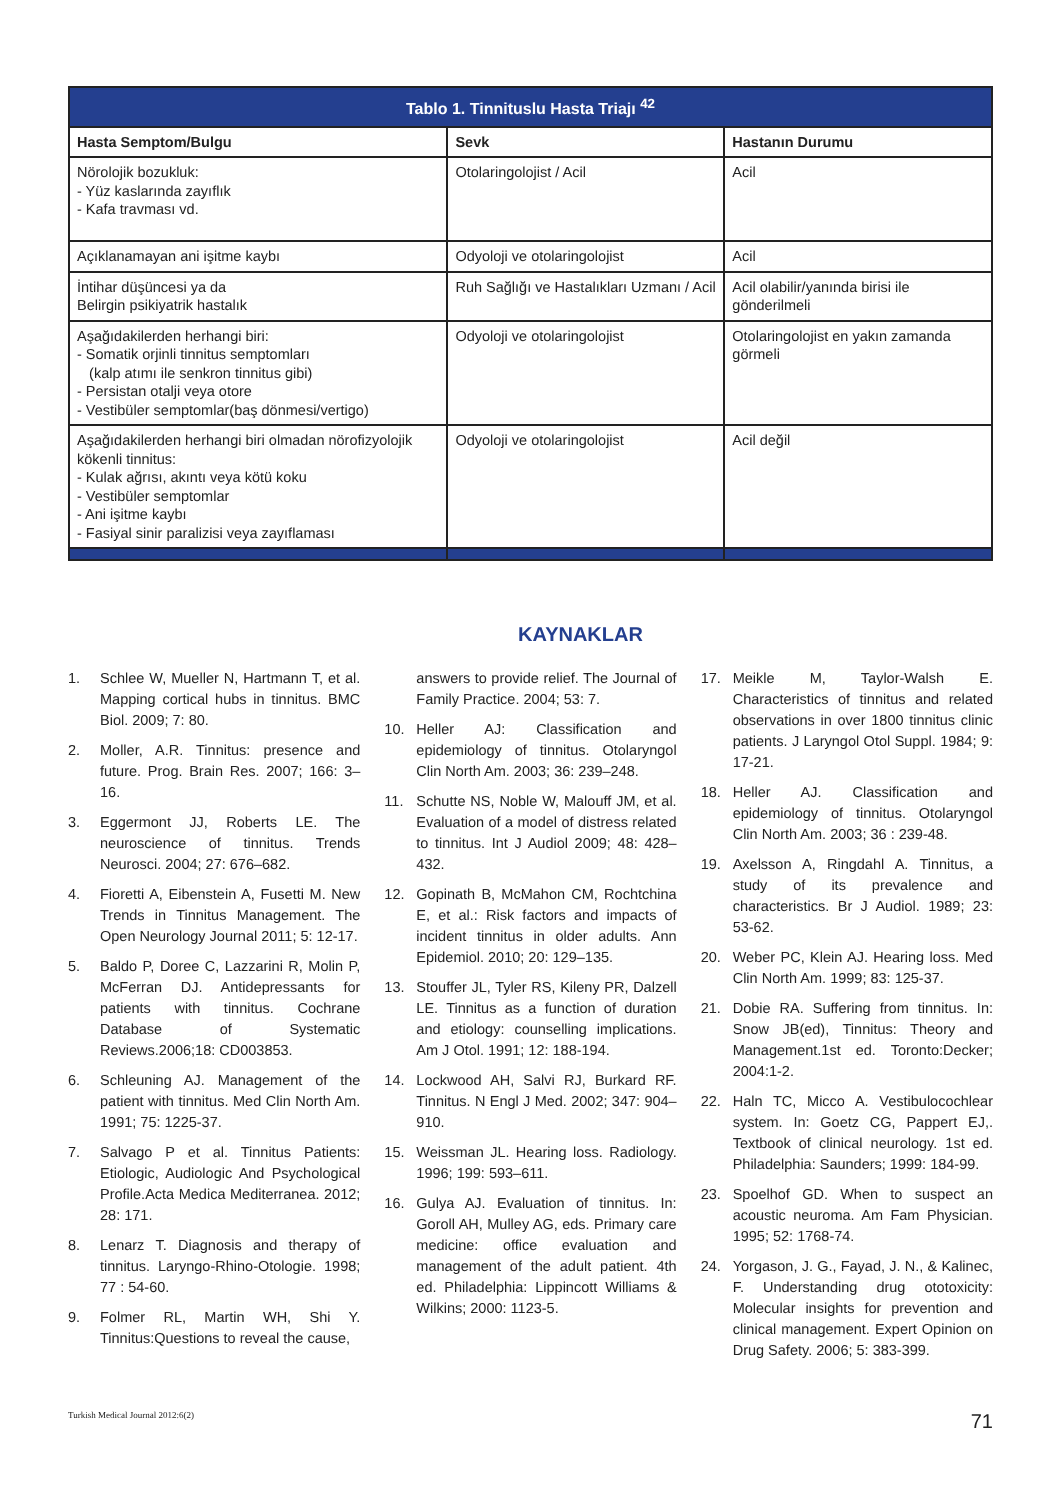| Tablo 1. Tinnituslu Hasta Triajı <sup>42</sup> | | |
| --- | --- | --- |
| Hasta Semptom/Bulgu | Sevk | Hastanın Durumu |
| Nörolojik bozukluk: - Yüz kaslarında zayıflık - Kafa travması vd. | Otolaringolojist / Acil | Acil |
| Açıklanamayan ani işitme kaybı | Odyoloji ve otolaringolojist | Acil |
| İntihar düşüncesi ya da Belirgin psikiyatrik hastalık | Ruh Sağlığı ve Hastalıkları Uzmanı / Acil | Acil olabilir/yanında birisi ile gönderilmeli |
| Aşağıdakilerden herhangi biri: - Somatik orjinli tinnitus semptomları (kalp atımı ile senkron tinnitus gibi) - Persistan otalji veya otore - Vestibüler semptomlar(baş dönmesi/vertigo) | Odyoloji ve otolaringolojist | Otolaringolojist en yakın zamanda görmeli |
| Aşağıdakilerden herhangi biri olmadan nörofizyolojik kökenli tinnitus: - Kulak ağrısı, akıntı veya kötü koku - Vestibüler semptomlar - Ani işitme kaybı - Fasiyal sinir paralizisi veya zayıflaması | Odyoloji ve otolaringolojist | Acil değil |
KAYNAKLAR
1. Schlee W, Mueller N, Hartmann T, et al. Mapping cortical hubs in tinnitus. BMC Biol. 2009; 7: 80.
2. Moller, A.R. Tinnitus: presence and future. Prog. Brain Res. 2007; 166: 3–16.
3. Eggermont JJ, Roberts LE. The neuroscience of tinnitus. Trends Neurosci. 2004; 27: 676–682.
4. Fioretti A, Eibenstein A, Fusetti M. New Trends in Tinnitus Management. The Open Neurology Journal 2011; 5: 12-17.
5. Baldo P, Doree C, Lazzarini R, Molin P, McFerran DJ. Antidepressants for patients with tinnitus. Cochrane Database of Systematic Reviews.2006;18: CD003853.
6. Schleuning AJ. Management of the patient with tinnitus. Med Clin North Am. 1991; 75: 1225-37.
7. Salvago P et al. Tinnitus Patients: Etiologic, Audiologic And Psychological Profile.Acta Medica Mediterranea. 2012; 28: 171.
8. Lenarz T. Diagnosis and therapy of tinnitus. Laryngo-Rhino-Otologie. 1998; 77 : 54-60.
9. Folmer RL, Martin WH, Shi Y. Tinnitus:Questions to reveal the cause,
answers to provide relief. The Journal of Family Practice. 2004; 53: 7.
10. Heller AJ: Classification and epidemiology of tinnitus. Otolaryngol Clin North Am. 2003; 36: 239–248.
11. Schutte NS, Noble W, Malouff JM, et al. Evaluation of a model of distress related to tinnitus. Int J Audiol 2009; 48: 428–432.
12. Gopinath B, McMahon CM, Rochtchina E, et al.: Risk factors and impacts of incident tinnitus in older adults. Ann Epidemiol. 2010; 20: 129–135.
13. Stouffer JL, Tyler RS, Kileny PR, Dalzell LE. Tinnitus as a function of duration and etiology: counselling implications. Am J Otol. 1991; 12: 188-194.
14. Lockwood AH, Salvi RJ, Burkard RF. Tinnitus. N Engl J Med. 2002; 347: 904–910.
15. Weissman JL. Hearing loss. Radiology. 1996; 199: 593–611.
16. Gulya AJ. Evaluation of tinnitus. In: Goroll AH, Mulley AG, eds. Primary care medicine: office evaluation and management of the adult patient. 4th ed. Philadelphia: Lippincott Williams & Wilkins; 2000: 1123-5.
17. Meikle M, Taylor-Walsh E. Characteristics of tinnitus and related observations in over 1800 tinnitus clinic patients. J Laryngol Otol Suppl. 1984; 9: 17-21.
18. Heller AJ. Classification and epidemiology of tinnitus. Otolaryngol Clin North Am. 2003; 36 : 239-48.
19. Axelsson A, Ringdahl A. Tinnitus, a study of its prevalence and characteristics. Br J Audiol. 1989; 23: 53-62.
20. Weber PC, Klein AJ. Hearing loss. Med Clin North Am. 1999; 83: 125-37.
21. Dobie RA. Suffering from tinnitus. In: Snow JB(ed), Tinnitus: Theory and Management.1st ed. Toronto:Decker; 2004:1-2.
22. Haln TC, Micco A. Vestibulocochlear system. In: Goetz CG, Pappert EJ,. Textbook of clinical neurology. 1st ed. Philadelphia: Saunders; 1999: 184-99.
23. Spoelhof GD. When to suspect an acoustic neuroma. Am Fam Physician. 1995; 52: 1768-74.
24. Yorgason, J. G., Fayad, J. N., & Kalinec, F. Understanding drug ototoxicity: Molecular insights for prevention and clinical management. Expert Opinion on Drug Safety. 2006; 5: 383-399.
Turkish Medical Journal 2012:6(2) 71